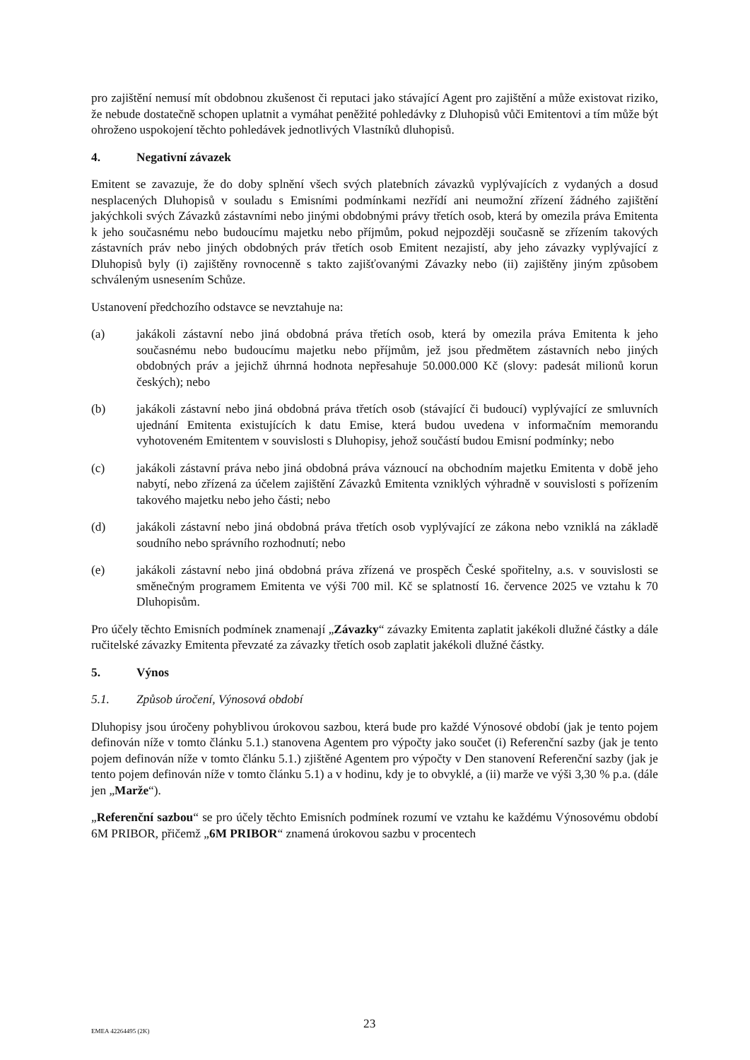pro zajištění nemusí mít obdobnou zkušenost či reputaci jako stávající Agent pro zajištění a může existovat riziko, že nebude dostatečně schopen uplatnit a vymáhat peněžité pohledávky z Dluhopisů vůči Emitentovi a tím může být ohroženo uspokojení těchto pohledávek jednotlivých Vlastníků dluhopisů.
4. Negativní závazek
Emitent se zavazuje, že do doby splnění všech svých platebních závazků vyplývajících z vydaných a dosud nesplacených Dluhopisů v souladu s Emisními podmínkami nezřídí ani neumožní zřízení žádného zajištění jakýchkoli svých Závazků zástavními nebo jinými obdobnými právy třetích osob, která by omezila práva Emitenta k jeho současnému nebo budoucímu majetku nebo příjmům, pokud nejpozději současně se zřízením takových zástavních práv nebo jiných obdobných práv třetích osob Emitent nezajistí, aby jeho závazky vyplývající z Dluhopisů byly (i) zajištěny rovnocenně s takto zajišťovanými Závazky nebo (ii) zajištěny jiným způsobem schváleným usnesením Schůze.
Ustanovení předchozího odstavce se nevztahuje na:
(a) jakákoli zástavní nebo jiná obdobná práva třetích osob, která by omezila práva Emitenta k jeho současnému nebo budoucímu majetku nebo příjmům, jež jsou předmětem zástavních nebo jiných obdobných práv a jejichž úhrnná hodnota nepřesahuje 50.000.000 Kč (slovy: padesát milionů korun českých); nebo
(b) jakákoli zástavní nebo jiná obdobná práva třetích osob (stávající či budoucí) vyplývající ze smluvních ujednání Emitenta existujících k datu Emise, která budou uvedena v informačním memorandu vyhotoveném Emitentem v souvislosti s Dluhopisy, jehož součástí budou Emisní podmínky; nebo
(c) jakákoli zástavní práva nebo jiná obdobná práva váznoucí na obchodním majetku Emitenta v době jeho nabytí, nebo zřízená za účelem zajištění Závazků Emitenta vzniklých výhradně v souvislosti s pořízením takového majetku nebo jeho části; nebo
(d) jakákoli zástavní nebo jiná obdobná práva třetích osob vyplývající ze zákona nebo vzniklá na základě soudního nebo správního rozhodnutí; nebo
(e) jakákoli zástavní nebo jiná obdobná práva zřízená ve prospěch České spořitelny, a.s. v souvislosti se směnečným programem Emitenta ve výši 700 mil. Kč se splatností 16. července 2025 ve vztahu k 70 Dluhopisům.
Pro účely těchto Emisních podmínek znamenají „Závazky“ závazky Emitenta zaplatit jakékoli dlužné částky a dále ručitelské závazky Emitenta převzaté za závazky třetích osob zaplatit jakékoli dlužné částky.
5. Výnos
5.1. Způsob úročení, Výnosová období
Dluhopisy jsou úročeny pohyblivou úrokovou sazbou, která bude pro každé Výnosové období (jak je tento pojem definován níže v tomto článku 5.1.) stanovena Agentem pro výpočty jako součet (i) Referenční sazby (jak je tento pojem definován níže v tomto článku 5.1.) zjištěné Agentem pro výpočty v Den stanovení Referenční sazby (jak je tento pojem definován níže v tomto článku 5.1) a v hodinu, kdy je to obvyklé, a (ii) marže ve výši 3,30 % p.a. (dále jen „Marže“).
„Referenční sazbou“ se pro účely těchto Emisních podmínek rozumí ve vztahu ke každému Výnosovému období 6M PRIBOR, přičemž „6M PRIBOR“ znamená úrokovou sazbu v procentech
EMEA 42264495 (2K) 23